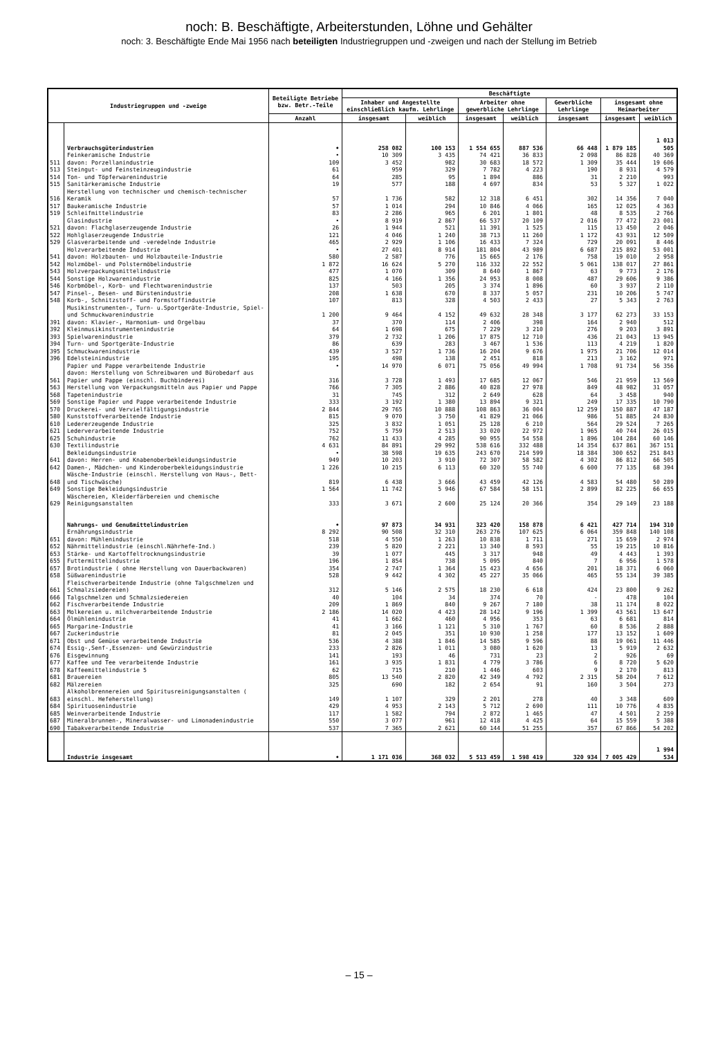noch: B. Beschäftigte, Arbeiterstunden, Löhne und Gehälter
noch: 3. Beschäftigte Ende Mai 1956 nach beteiligten Industriegruppen und -zweigen und nach der Stellung im Betrieb
| Industriegruppen und -zweige | | Beteiligte Betriebe bzw. Betr.-Teile | Beschäftigte | | | | | | |
| --- | --- | --- | --- | --- | --- | --- | --- | --- | --- |
| | | | Inhaber und Angestellte einschließlich kaufm. Lehrlinge | | Arbeiter ohne gewerbliche Lehrlinge | | Gewerbliche Lehrlinge | insgesamt ohne Heimarbeiter | |
| | | Anzahl | insgesamt | weiblich | insgesamt | weiblich | insgesamt | insgesamt | weiblich |
| | Verbrauchsgüterindustrien | • | 258 082 | 100 153 | 1 554 655 | 887 536 | 66 448 | 1 879 185 | 1 013 505 |
| | Feinkeramische Industrie | • | 10 309 | 3 435 | 74 421 | 36 833 | 2 098 | 86 828 | 40 369 |
| 511 | davon: Porzellanindustrie | 109 | 3 452 | 982 | 30 683 | 18 572 | 1 309 | 35 444 | 19 606 |
| 513 | Steingut- und Feinsteinzeugindustrie | 61 | 959 | 329 | 7 782 | 4 223 | 190 | 8 931 | 4 579 |
| 514 | Ton- und Töpferwarenindustrie | 64 | 285 | 95 | 1 894 | 886 | 31 | 2 210 | 993 |
| 515 | Sanitärkeramische Industrie | 19 | 577 | 188 | 4 697 | 834 | 53 | 5 327 | 1 022 |
| 516 | Herstellung von technischer und chemisch-technischer Keramik | 57 | 1 736 | 582 | 12 318 | 6 451 | 302 | 14 356 | 7 040 |
| 517 | Baukeramische Industrie | 57 | 1 014 | 294 | 10 846 | 4 066 | 165 | 12 025 | 4 363 |
| 519 | Schleifmittelindustrie | 83 | 2 286 | 965 | 6 201 | 1 801 | 48 | 8 535 | 2 766 |
| | Glasindustrie | • | 8 919 | 2 867 | 66 537 | 20 109 | 2 016 | 77 472 | 23 001 |
| 521 | davon: Flachglaserzeugende Industrie | 26 | 1 944 | 521 | 11 391 | 1 525 | 115 | 13 450 | 2 046 |
| 522 | Hohlglaserzeugende Industrie | 121 | 4 046 | 1 240 | 38 713 | 11 260 | 1 172 | 43 931 | 12 509 |
| 529 | Glasverarbeitende und -veredelnde Industrie | 465 | 2 929 | 1 106 | 16 433 | 7 324 | 729 | 20 091 | 8 446 |
| | Holzverarbeitende Industrie | • | 27 401 | 8 914 | 181 804 | 43 989 | 6 687 | 215 892 | 53 001 |
| 541 | davon: Holzbauten- und Holzbauteile-Industrie | 580 | 2 587 | 776 | 15 665 | 2 176 | 758 | 19 010 | 2 958 |
| 542 | Holzmöbel- und Polstermöbelindustrie | 1 872 | 16 624 | 5 270 | 116 332 | 22 552 | 5 061 | 138 017 | 27 861 |
| 543 | Holzverpackungsmittelindustrie | 477 | 1 070 | 309 | 8 640 | 1 867 | 63 | 9 773 | 2 176 |
| 544 | Sonstige Holzwarenindustrie | 825 | 4 166 | 1 356 | 24 953 | 8 008 | 487 | 29 606 | 9 386 |
| 546 | Korbmöbel-, Korb- und Flechtwarenindustrie | 137 | 503 | 205 | 3 374 | 1 896 | 60 | 3 937 | 2 110 |
| 547 | Pinsel-, Besen- und Bürstenindustrie | 208 | 1 638 | 670 | 8 337 | 5 057 | 231 | 10 206 | 5 747 |
| 548 | Korb-, Schnitzstoff- und Formstoffindustrie | 107 | 813 | 328 | 4 503 | 2 433 | 27 | 5 343 | 2 763 |
| | Musikinstrumenten-, Turn- u.Sportgeräte-Industrie, Spiel- und Schmuckwarenindustrie | 1 200 | 9 464 | 4 152 | 49 632 | 28 348 | 3 177 | 62 273 | 33 153 |
| 391 | davon: Klavier-, Harmonium- und Orgelbau | 37 | 370 | 114 | 2 406 | 398 | 164 | 2 940 | 512 |
| 392 | Kleinmusikinstrumentenindustrie | 64 | 1 698 | 675 | 7 229 | 3 210 | 276 | 9 203 | 3 891 |
| 393 | Spielwarenindustrie | 379 | 2 732 | 1 206 | 17 875 | 12 710 | 436 | 21 043 | 13 945 |
| 394 | Turn- und Sportgeräte-Industrie | 86 | 639 | 283 | 3 467 | 1 536 | 113 | 4 219 | 1 820 |
| 395 | Schmuckwarenindustrie | 439 | 3 527 | 1 736 | 16 204 | 9 676 | 1 975 | 21 706 | 12 014 |
| 396 | Edelsteinindustrie | 195 | 498 | 138 | 2 451 | 818 | 213 | 3 162 | 971 |
| | Papier und Pappe verarbeitende Industrie | • | 14 970 | 6 071 | 75 056 | 49 994 | 1 708 | 91 734 | 56 356 |
| 561 | davon: Herstellung von Schreibwaren und Bürobedarf aus Papier und Pappe (einschl. Buchbinderei) | 316 | 3 728 | 1 493 | 17 685 | 12 067 | 546 | 21 959 | 13 569 |
| 563 | Herstellung von Verpackungsmitteln aus Papier und Pappe | 766 | 7 305 | 2 886 | 40 828 | 27 978 | 849 | 48 982 | 31 057 |
| 568 | Tapetenindustrie | 31 | 745 | 312 | 2 649 | 628 | 64 | 3 458 | 940 |
| 569 | Sonstige Papier und Pappe verarbeitende Industrie | 333 | 3 192 | 1 380 | 13 894 | 9 321 | 249 | 17 335 | 10 790 |
| 570 | Druckerei- und Vervielfältigungsindustrie | 2 844 | 29 765 | 10 888 | 108 863 | 36 004 | 12 259 | 150 887 | 47 187 |
| 580 | Kunststoffverarbeitende Industrie | 815 | 9 070 | 3 750 | 41 829 | 21 066 | 986 | 51 885 | 24 830 |
| 610 | Ledererzeugende Industrie | 325 | 3 832 | 1 051 | 25 128 | 6 210 | 564 | 29 524 | 7 265 |
| 621 | Lederverarbeitende Industrie | 752 | 5 759 | 2 513 | 33 020 | 22 972 | 1 965 | 40 744 | 26 015 |
| 625 | Schuhindustrie | 762 | 11 433 | 4 285 | 90 955 | 54 558 | 1 896 | 104 284 | 60 146 |
| 630 | Textilindustrie | 4 631 | 84 891 | 29 992 | 538 616 | 332 488 | 14 354 | 637 861 | 367 151 |
| | Bekleidungsindustrie | • | 38 598 | 19 635 | 243 670 | 214 599 | 18 384 | 300 652 | 251 843 |
| 641 | davon: Herren- und Knabenoberbekleidungsindustrie | 949 | 10 203 | 3 910 | 72 307 | 58 582 | 4 302 | 86 812 | 66 505 |
| 642 | Damen-, Mädchen- und Kinderoberbekleidungsindustrie | 1 226 | 10 215 | 6 113 | 60 320 | 55 740 | 6 600 | 77 135 | 68 394 |
| 648 | Wäsche-Industrie (einschl. Herstellung von Haus-, Bett- und Tischwäsche) | 819 | 6 438 | 3 666 | 43 459 | 42 126 | 4 583 | 54 480 | 50 289 |
| 649 | Sonstige Bekleidungsindustrie | 1 564 | 11 742 | 5 946 | 67 584 | 58 151 | 2 899 | 82 225 | 66 655 |
| 629 | Wäschereien, Kleiderfärbereien und chemische Reinigungsanstalten | 333 | 3 671 | 2 600 | 25 124 | 20 366 | 354 | 29 149 | 23 188 |
| | Nahrungs- und Genußmittelindustrien | • | 97 873 | 34 931 | 323 420 | 158 878 | 6 421 | 427 714 | 194 310 |
| | Ernährungsindustrie | 8 292 | 90 508 | 32 310 | 263 276 | 107 625 | 6 064 | 359 848 | 140 108 |
| 651 | davon: Mühlenindustrie | 518 | 4 550 | 1 263 | 10 838 | 1 711 | 271 | 15 659 | 2 974 |
| 652 | Nährmittelindustrie (einschl.Nährhefe-Ind.) | 239 | 5 820 | 2 221 | 13 340 | 8 593 | 55 | 19 215 | 10 816 |
| 653 | Stärke- und Kartoffeltrocknungsindustrie | 39 | 1 077 | 445 | 3 317 | 948 | 49 | 4 443 | 1 393 |
| 655 | Futtermittelindustrie | 196 | 1 854 | 738 | 5 095 | 840 | 7 | 6 956 | 1 578 |
| 657 | Brotindustrie ( ohne Herstellung von Dauerbackwaren) | 354 | 2 747 | 1 364 | 15 423 | 4 656 | 201 | 18 371 | 6 060 |
| 658 | Süßwarenindustrie | 528 | 9 442 | 4 302 | 45 227 | 35 066 | 465 | 55 134 | 39 385 |
| 661 | Fleischverarbeitende Industrie (ohne Talgschmelzen und Schmalzsiedereien) | 312 | 5 146 | 2 575 | 18 230 | 6 618 | 424 | 23 800 | 9 262 |
| 666 | Talgschmelzen und Schmalzsiedereien | 40 | 104 | 34 | 374 | 70 | - | 478 | 104 |
| 662 | Fischverarbeitende Industrie | 209 | 1 869 | 840 | 9 267 | 7 180 | 38 | 11 174 | 8 022 |
| 663 | Molkereien u. milchverarbeitende Industrie | 2 186 | 14 020 | 4 423 | 28 142 | 9 196 | 1 399 | 43 561 | 13 647 |
| 664 | Ölmühlenindustrie | 41 | 1 662 | 460 | 4 956 | 353 | 63 | 6 681 | 814 |
| 665 | Margarine-Industrie | 41 | 3 166 | 1 121 | 5 310 | 1 767 | 60 | 8 536 | 2 888 |
| 667 | Zuckerindustrie | 81 | 2 045 | 351 | 10 930 | 1 258 | 177 | 13 152 | 1 609 |
| 671 | Obst und Gemüse verarbeitende Industrie | 536 | 4 388 | 1 846 | 14 585 | 9 596 | 88 | 19 061 | 11 446 |
| 674 | Essig-,Senf-,Essenzen- und Gewürzindustrie | 233 | 2 826 | 1 011 | 3 080 | 1 620 | 13 | 5 919 | 2 632 |
| 676 | Eisgewinnung | 141 | 193 | 46 | 731 | 23 | 2 | 926 | 69 |
| 677 | Kaffee und Tee verarbeitende Industrie | 161 | 3 935 | 1 831 | 4 779 | 3 786 | 6 | 8 720 | 5 620 |
| 678 | Kaffeemittelindustrie 5 | 62 | 715 | 210 | 1 446 | 603 | 9 | 2 170 | 813 |
| 681 | Brauereien | 805 | 13 540 | 2 820 | 42 349 | 4 792 | 2 315 | 58 204 | 7 612 |
| 682 | Mälzereien | 325 | 690 | 182 | 2 654 | 91 | 160 | 3 504 | 273 |
| 683 | Alkoholbrennereien und Spiritusreinigungsanstalten ( einschl. Hefeherstellung) | 149 | 1 107 | 329 | 2 201 | 278 | 40 | 3 348 | 609 |
| 684 | Spirituosenindustrie | 429 | 4 953 | 2 143 | 5 712 | 2 690 | 111 | 10 776 | 4 835 |
| 685 | Weinverarbeitende Industrie | 117 | 1 582 | 794 | 2 872 | 1 465 | 47 | 4 501 | 2 259 |
| 687 | Mineralbrunnen-, Mineralwasser- und Limonadenindustrie | 550 | 3 077 | 961 | 12 418 | 4 425 | 64 | 15 559 | 5 388 |
| 690 | Tabakverarbeitende Industrie | 537 | 7 365 | 2 621 | 60 144 | 51 255 | 357 | 67 866 | 54 202 |
| | Industrie insgesamt | • | 1 171 036 | 368 032 | 5 513 459 | 1 598 419 | 320 934 | 7 005 429 | 1 994 534 |
– 15 –